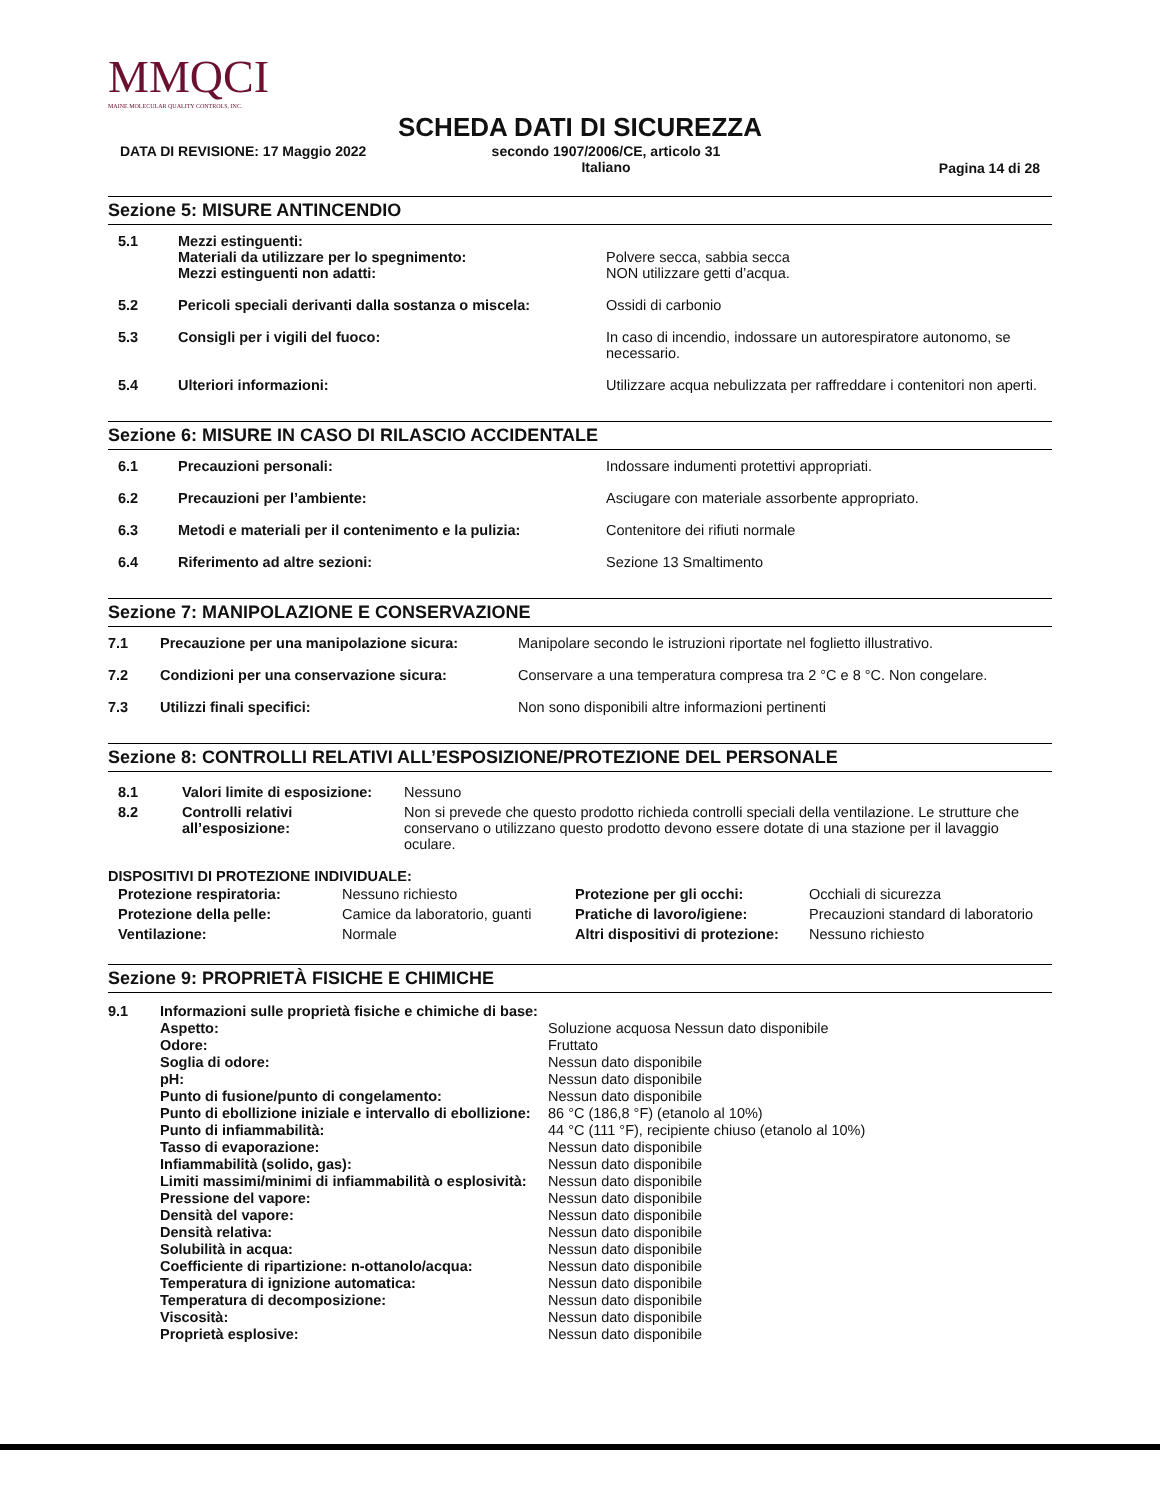MMQCI
MAINE MOLECULAR QUALITY CONTROLS, INC.
SCHEDA DATI DI SICUREZZA
DATA DI REVISIONE: 17 Maggio 2022 secondo 1907/2006/CE, articolo 31
Italiano Pagina 14 di 28
Sezione 5: MISURE ANTINCENDIO
| 5.1 | Mezzi estinguenti: Materiali da utilizzare per lo spegnimento: Mezzi estinguenti non adatti: | Polvere secca, sabbia secca NON utilizzare getti d’acqua. |
| 5.2 | Pericoli speciali derivanti dalla sostanza o miscela: | Ossidi di carbonio |
| 5.3 | Consigli per i vigili del fuoco: | In caso di incendio, indossare un autorespiratore autonomo, se necessario. |
| 5.4 | Ulteriori informazioni: | Utilizzare acqua nebulizzata per raffreddare i contenitori non aperti. |
Sezione 6: MISURE IN CASO DI RILASCIO ACCIDENTALE
| 6.1 | Precauzioni personali: | Indossare indumenti protettivi appropriati. |
| 6.2 | Precauzioni per l’ambiente: | Asciugare con materiale assorbente appropriato. |
| 6.3 | Metodi e materiali per il contenimento e la pulizia: | Contenitore dei rifiuti normale |
| 6.4 | Riferimento ad altre sezioni: | Sezione 13 Smaltimento |
Sezione 7: MANIPOLAZIONE E CONSERVAZIONE
| 7.1 | Precauzione per una manipolazione sicura: | Manipolare secondo le istruzioni riportate nel foglietto illustrativo. |
| 7.2 | Condizioni per una conservazione sicura: | Conservare a una temperatura compresa tra 2 °C e 8 °C. Non congelare. |
| 7.3 | Utilizzi finali specifici: | Non sono disponibili altre informazioni pertinenti |
Sezione 8: CONTROLLI RELATIVI ALL’ESPOSIZIONE/PROTEZIONE DEL PERSONALE
| 8.1 | Valori limite di esposizione: | Nessuno |
| 8.2 | Controlli relativi all’esposizione: | Non si prevede che questo prodotto richieda controlli speciali della ventilazione. Le strutture che conservano o utilizzano questo prodotto devono essere dotate di una stazione per il lavaggio oculare. |
DISPOSITIVI DI PROTEZIONE INDIVIDUALE:
| Protezione respiratoria: | Nessuno richiesto | Protezione per gli occhi: | Occhiali di sicurezza |
| Protezione della pelle: | Camice da laboratorio, guanti | Pratiche di lavoro/igiene: | Precauzioni standard di laboratorio |
| Ventilazione: | Normale | Altri dispositivi di protezione: | Nessuno richiesto |
Sezione 9: PROPRIETÀ FISICHE E CHIMICHE
| 9.1 | Informazioni sulle proprietà fisiche e chimiche di base: | |
| | Aspetto: | Soluzione acquosa Nessun dato disponibile |
| | Odore: | Fruttato |
| | Soglia di odore: | Nessun dato disponibile |
| | pH: | Nessun dato disponibile |
| | Punto di fusione/punto di congelamento: | Nessun dato disponibile |
| | Punto di ebollizione iniziale e intervallo di ebollizione: | 86 °C (186,8 °F) (etanolo al 10%) |
| | Punto di infiammabilità: | 44 °C (111 °F), recipiente chiuso (etanolo al 10%) |
| | Tasso di evaporazione: | Nessun dato disponibile |
| | Infiammabilità (solido, gas): | Nessun dato disponibile |
| | Limiti massimi/minimi di infiammabilità o esplosività: | Nessun dato disponibile |
| | Pressione del vapore: | Nessun dato disponibile |
| | Densità del vapore: | Nessun dato disponibile |
| | Densità relativa: | Nessun dato disponibile |
| | Solubilità in acqua: | Nessun dato disponibile |
| | Coefficiente di ripartizione: n-ottanolo/acqua: | Nessun dato disponibile |
| | Temperatura di ignizione automatica: | Nessun dato disponibile |
| | Temperatura di decomposizione: | Nessun dato disponibile |
| | Viscosità: | Nessun dato disponibile |
| | Proprietà esplosive: | Nessun dato disponibile |